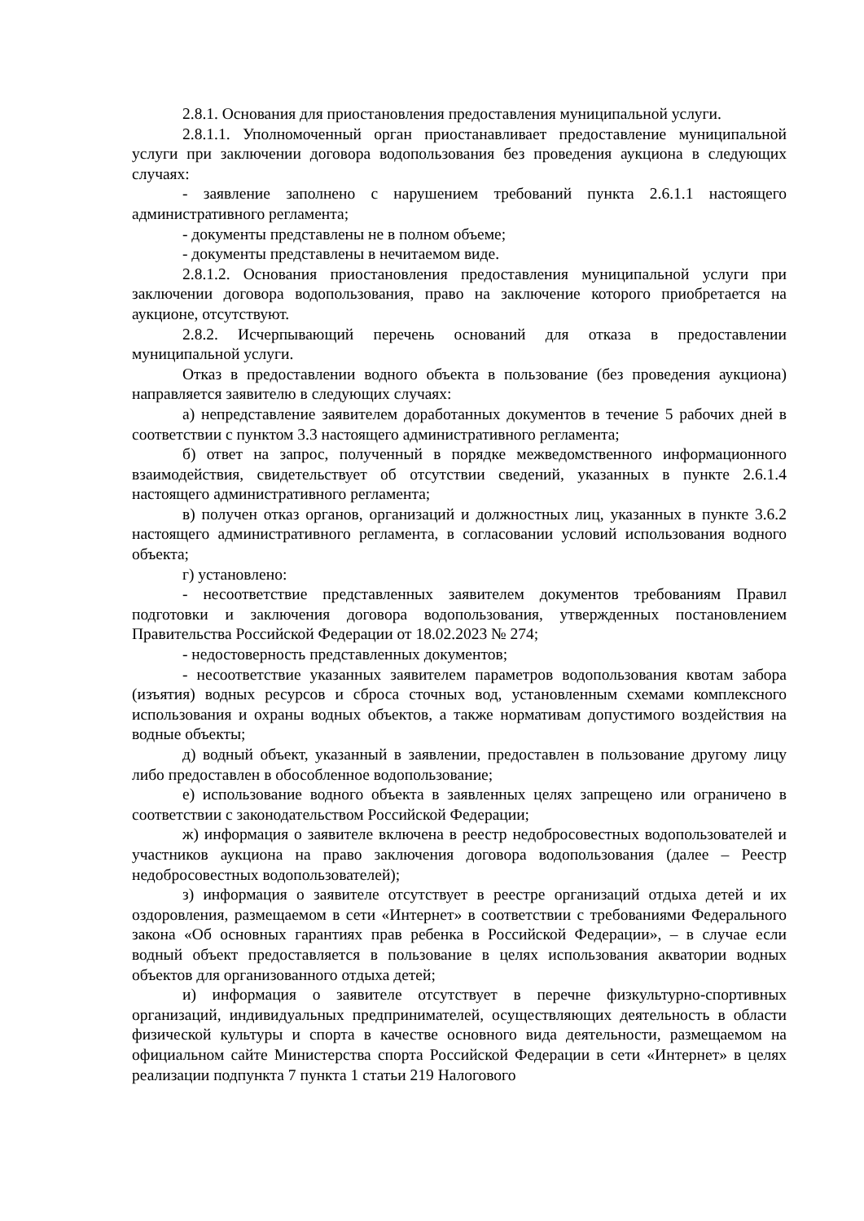2.8.1. Основания для приостановления предоставления муниципальной услуги.
2.8.1.1. Уполномоченный орган приостанавливает предоставление муниципальной услуги при заключении договора водопользования без проведения аукциона в следующих случаях:
- заявление заполнено с нарушением требований пункта 2.6.1.1 настоящего административного регламента;
- документы представлены не в полном объеме;
- документы представлены в нечитаемом виде.
2.8.1.2. Основания приостановления предоставления муниципальной услуги при заключении договора водопользования, право на заключение которого приобретается на аукционе, отсутствуют.
2.8.2. Исчерпывающий перечень оснований для отказа в предоставлении муниципальной услуги.
Отказ в предоставлении водного объекта в пользование (без проведения аукциона) направляется заявителю в следующих случаях:
а) непредставление заявителем доработанных документов в течение 5 рабочих дней в соответствии с пунктом 3.3 настоящего административного регламента;
б) ответ на запрос, полученный в порядке межведомственного информационного взаимодействия, свидетельствует об отсутствии сведений, указанных в пункте 2.6.1.4 настоящего административного регламента;
в) получен отказ органов, организаций и должностных лиц, указанных в пункте 3.6.2 настоящего административного регламента, в согласовании условий использования водного объекта;
г) установлено:
- несоответствие представленных заявителем документов требованиям Правил подготовки и заключения договора водопользования, утвержденных постановлением Правительства Российской Федерации от 18.02.2023 № 274;
- недостоверность представленных документов;
- несоответствие указанных заявителем параметров водопользования квотам забора (изъятия) водных ресурсов и сброса сточных вод, установленным схемами комплексного использования и охраны водных объектов, а также нормативам допустимого воздействия на водные объекты;
д) водный объект, указанный в заявлении, предоставлен в пользование другому лицу либо предоставлен в обособленное водопользование;
е) использование водного объекта в заявленных целях запрещено или ограничено в соответствии с законодательством Российской Федерации;
ж) информация о заявителе включена в реестр недобросовестных водопользователей и участников аукциона на право заключения договора водопользования (далее – Реестр недобросовестных водопользователей);
з) информация о заявителе отсутствует в реестре организаций отдыха детей и их оздоровления, размещаемом в сети «Интернет» в соответствии с требованиями Федерального закона «Об основных гарантиях прав ребенка в Российской Федерации», – в случае если водный объект предоставляется в пользование в целях использования акватории водных объектов для организованного отдыха детей;
и) информация о заявителе отсутствует в перечне физкультурно-спортивных организаций, индивидуальных предпринимателей, осуществляющих деятельность в области физической культуры и спорта в качестве основного вида деятельности, размещаемом на официальном сайте Министерства спорта Российской Федерации в сети «Интернет» в целях реализации подпункта 7 пункта 1 статьи 219 Налогового